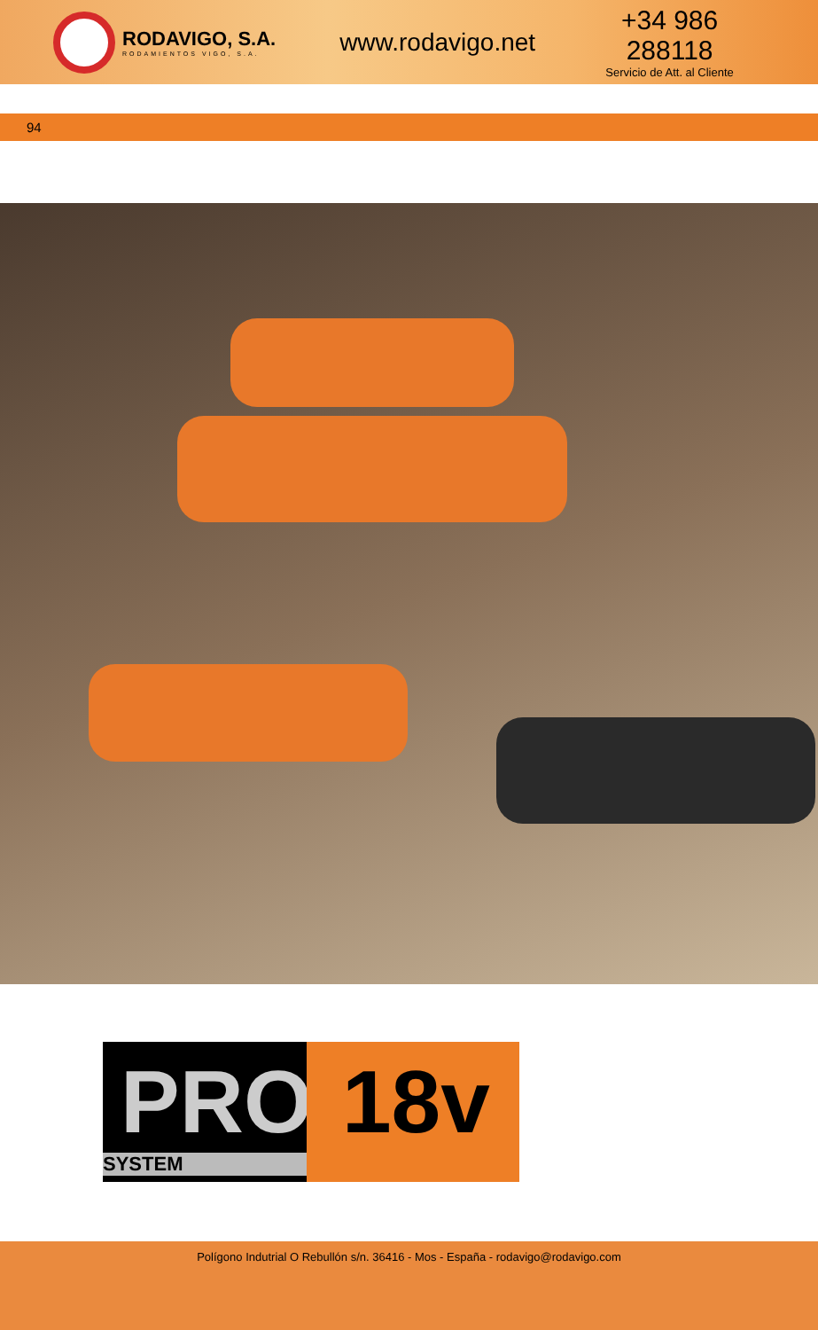RODAVIGO, S.A.
RODAMIENTOS VIGO, S.A.
www.rodavigo.net
+34 986 288118
Servicio de Att. al Cliente
94
PRO
SYSTEM
18v
Polígono Indutrial O Rebullón s/n. 36416 - Mos - España - rodavigo@rodavigo.com